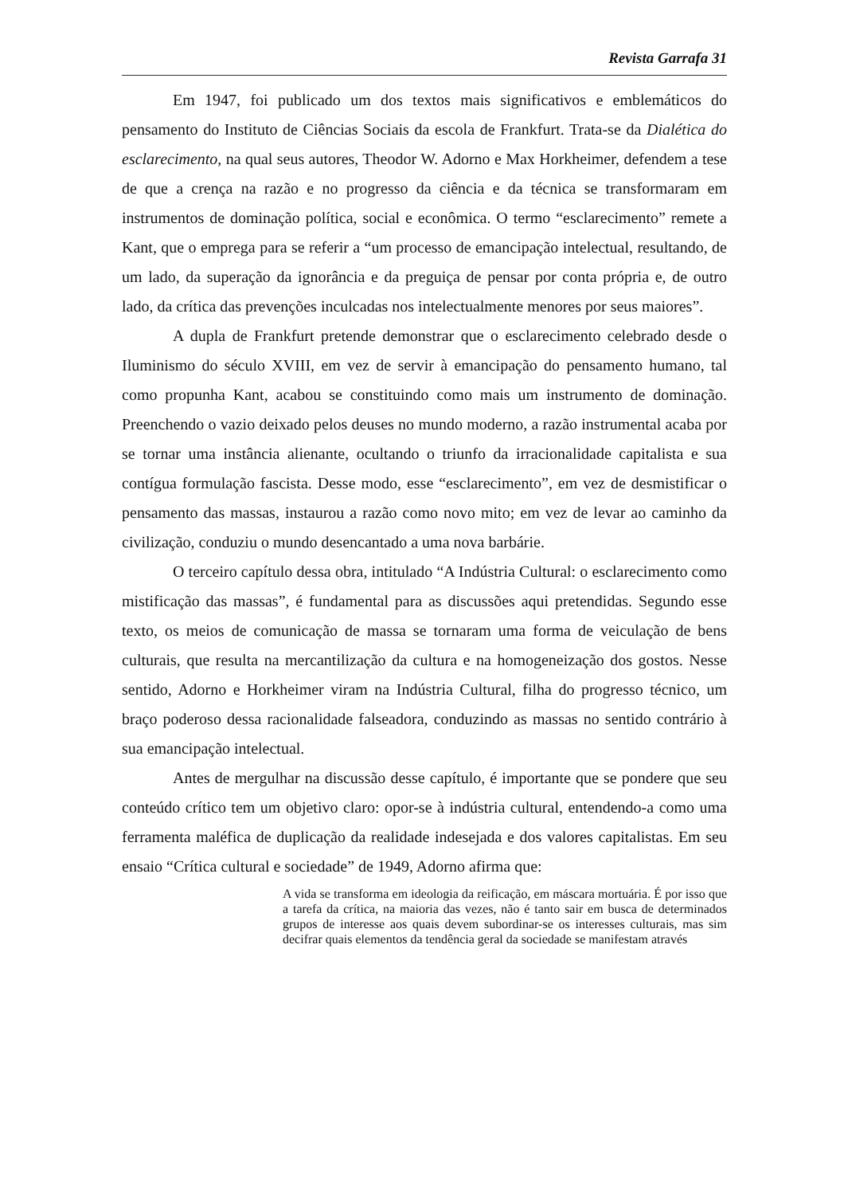Revista Garrafa 31
Em 1947, foi publicado um dos textos mais significativos e emblemáticos do pensamento do Instituto de Ciências Sociais da escola de Frankfurt. Trata-se da Dialética do esclarecimento, na qual seus autores, Theodor W. Adorno e Max Horkheimer, defendem a tese de que a crença na razão e no progresso da ciência e da técnica se transformaram em instrumentos de dominação política, social e econômica. O termo “esclarecimento” remete a Kant, que o emprega para se referir a “um processo de emancipação intelectual, resultando, de um lado, da superação da ignorância e da preguiça de pensar por conta própria e, de outro lado, da crítica das prevenções inculcadas nos intelectualmente menores por seus maiores”.
A dupla de Frankfurt pretende demonstrar que o esclarecimento celebrado desde o Iluminismo do século XVIII, em vez de servir à emancipação do pensamento humano, tal como propunha Kant, acabou se constituindo como mais um instrumento de dominação. Preenchendo o vazio deixado pelos deuses no mundo moderno, a razão instrumental acaba por se tornar uma instância alienante, ocultando o triunfo da irracionalidade capitalista e sua contígua formulação fascista. Desse modo, esse “esclarecimento”, em vez de desmistificar o pensamento das massas, instaurou a razão como novo mito; em vez de levar ao caminho da civilização, conduziu o mundo desencantado a uma nova barbárie.
O terceiro capítulo dessa obra, intitulado “A Indústria Cultural: o esclarecimento como mistificação das massas”, é fundamental para as discussões aqui pretendidas. Segundo esse texto, os meios de comunicação de massa se tornaram uma forma de veiculação de bens culturais, que resulta na mercantilização da cultura e na homogeneização dos gostos. Nesse sentido, Adorno e Horkheimer viram na Indústria Cultural, filha do progresso técnico, um braço poderoso dessa racionalidade falseadora, conduzindo as massas no sentido contrário à sua emancipação intelectual.
Antes de mergulhar na discussão desse capítulo, é importante que se pondere que seu conteúdo crítico tem um objetivo claro: opor-se à indústria cultural, entendendo-a como uma ferramenta maléfica de duplicação da realidade indesejada e dos valores capitalistas. Em seu ensaio “Crítica cultural e sociedade” de 1949, Adorno afirma que:
A vida se transforma em ideologia da reificação, em máscara mortuária. É por isso que a tarefa da crítica, na maioria das vezes, não é tanto sair em busca de determinados grupos de interesse aos quais devem subordinar-se os interesses culturais, mas sim decifrar quais elementos da tendência geral da sociedade se manifestam através